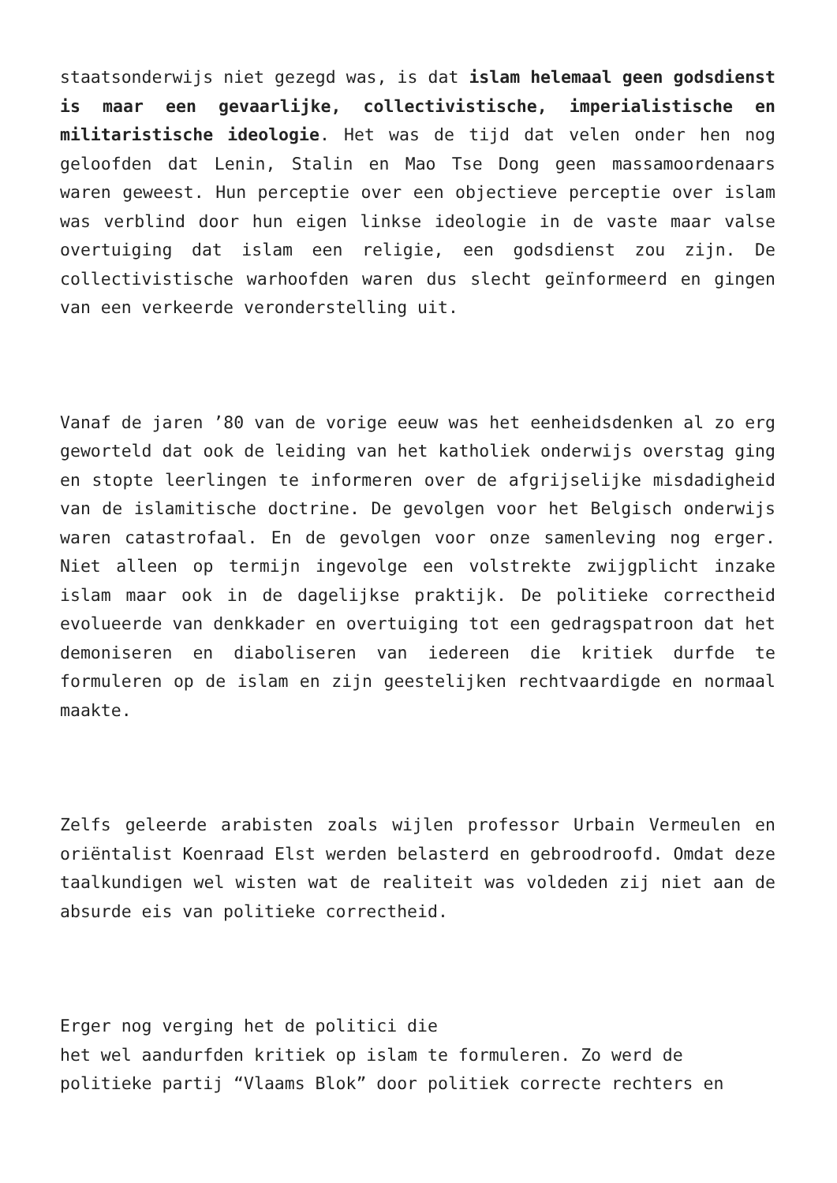staatsonderwijs niet gezegd was, is dat islam helemaal geen godsdienst is maar een gevaarlijke, collectivistische, imperialistische en militaristische ideologie. Het was de tijd dat velen onder hen nog geloofden dat Lenin, Stalin en Mao Tse Dong geen massamoordenaars waren geweest. Hun perceptie over een objectieve perceptie over islam was verblind door hun eigen linkse ideologie in de vaste maar valse overtuiging dat islam een religie, een godsdienst zou zijn. De collectivistische warhoofden waren dus slecht geïnformeerd en gingen van een verkeerde veronderstelling uit.
Vanaf de jaren ’80 van de vorige eeuw was het eenheidsdenken al zo erg geworteld dat ook de leiding van het katholiek onderwijs overstag ging en stopte leerlingen te informeren over de afgrijselijke misdadigheid van de islamitische doctrine. De gevolgen voor het Belgisch onderwijs waren catastrofaal. En de gevolgen voor onze samenleving nog erger. Niet alleen op termijn ingevolge een volstrekte zwijgplicht inzake islam maar ook in de dagelijkse praktijk. De politieke correctheid evolueerde van denkkader en overtuiging tot een gedragspatroon dat het demoniseren en diaboliseren van iedereen die kritiek durfde te formuleren op de islam en zijn geestelijken rechtvaardigde en normaal maakte.
Zelfs geleerde arabisten zoals wijlen professor Urbain Vermeulen en oriëntalist Koenraad Elst werden belasterd en gebroodroofd. Omdat deze taalkundigen wel wisten wat de realiteit was voldeden zij niet aan de absurde eis van politieke correctheid.
Erger nog verging het de politici die
het wel aandurfden kritiek op islam te formuleren. Zo werd de politieke partij “Vlaams Blok” door politiek correcte rechters en